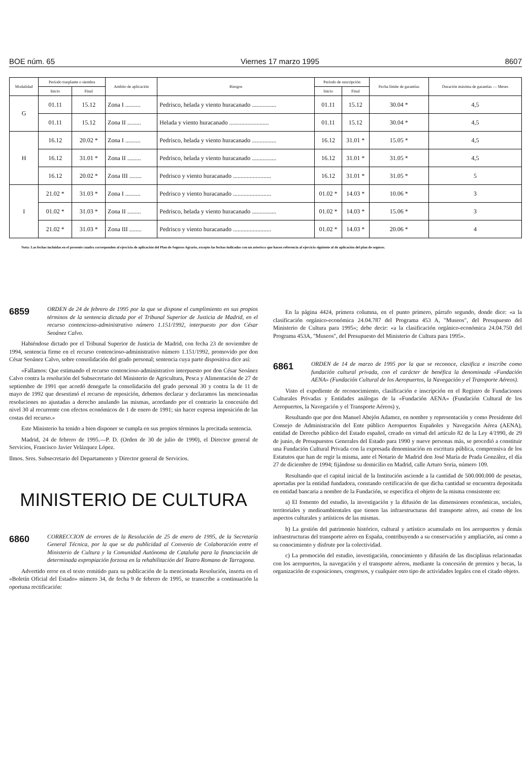BOE núm. 65 Viernes 17 marzo 1995 8607
| Modalidad | Período trasplante o siembra | | Ambito de aplicación | Riesgos | Período de suscripción | | Fecha límite de garantías | Duración máxima de garantías — Meses |
| --- | --- | --- | --- | --- | --- | --- | --- | --- |
| | Inicio | Final | | | Inicio | Final | | |
| G | 01.11 | 15.12 | Zona I .......... | Pedrisco, helada y viento huracanado ................ | 01.11 | 15.12 | 30.04 * | 4,5 |
| | 01.11 | 15.12 | Zona II ......... | Helada y viento huracanado .......................... | 01.11 | 15.12 | 30.04 * | 4,5 |
| H | 16.12 | 20.02 * | Zona I .......... | Pedrisco, helada y viento huracanado ................ | 16.12 | 31.01 * | 15.05 * | 4,5 |
| | 16.12 | 31.01 * | Zona II ......... | Pedrisco, helada y viento huracanado ................ | 16.12 | 31.01 * | 31.05 * | 4,5 |
| | 16.12 | 20.02 * | Zona III ........ | Pedrisco y viento huracanado ......................... | 16.12 | 31.01 * | 31.05 * | 5 |
| I | 21.02 * | 31.03 * | Zona I .......... | Pedrisco y viento huracanado ......................... | 01.02 * | 14.03 * | 10.06 * | 3 |
| | 01.02 * | 31.03 * | Zona II ......... | Pedrisco, helada y viento huracanado ................ | 01.02 * | 14.03 * | 15.06 * | 3 |
| | 21.02 * | 31.03 * | Zona III ........ | Pedrisco y viento huracanado ......................... | 01.02 * | 14.03 * | 20.06 * | 4 |
Nota: Las fechas incluidas en el presente cuadro corresponden al ejercicio de aplicación del Plan de Seguros Agrario, excepto las fechas indicadas con un asterisco que hacen referencia al ejercicio siguiente al de aplicación del plan de seguros.
6859
ORDEN de 24 de febrero de 1995 por la que se dispone el cumplimiento en sus propios términos de la sentencia dictada por el Tribunal Superior de Justicia de Madrid, en el recurso contencioso-administrativo número 1.151/1992, interpuesto por don César Seoánez Calvo.
Habiéndose dictado por el Tribunal Superior de Justicia de Madrid, con fecha 23 de noviembre de 1994, sentencia firme en el recurso contencioso-administrativo número 1.151/1992, promovido por don César Seoánez Calvo, sobre consolidación del grado personal; sentencia cuya parte dispositiva dice así:
«Fallamos: Que estimando el recurso contencioso-administrativo interpuesto por don César Seoánez Calvo contra la resolución del Subsecretario del Ministerio de Agricultura, Pesca y Alimentación de 27 de septiembre de 1991 que acordó denegarle la consolidación del grado personal 30 y contra la de 11 de mayo de 1992 que desestimó el recurso de reposición, debemos declarar y declaramos las mencionadas resoluciones no ajustadas a derecho anulando las mismas, acordando por el contrario la concesión del nivel 30 al recurrente con efectos económicos de 1 de enero de 1991; sin hacer expresa imposición de las costas del recurso.»
Este Ministerio ha tenido a bien disponer se cumpla en sus propios términos la precitada sentencia.
Madrid, 24 de febrero de 1995.—P. D. (Orden de 30 de julio de 1990), el Director general de Servicios, Francisco Javier Velázquez López.
Ilmos. Sres. Subsecretario del Departamento y Director general de Servicios.
MINISTERIO DE CULTURA
6860
CORRECCION de errores de la Resolución de 25 de enero de 1995, de la Secretaría General Técnica, por la que se da publicidad al Convenio de Colaboración entre el Ministerio de Cultura y la Comunidad Autónoma de Cataluña para la financiación de determinada expropiación forzosa en la rehabilitación del Teatro Romano de Tarragona.
Advertido error en el texto remitido para su publicación de la mencionada Resolución, inserta en el «Boletín Oficial del Estado» número 34, de fecha 9 de febrero de 1995, se transcribe a continuación la oportuna rectificación:
En la página 4424, primera columna, en el punto primero, párrafo segundo, donde dice: «a la clasificación orgánico-económica 24.04.787 del Programa 453 A, "Museos", del Presupuesto del Ministerio de Cultura para 1995»; debe decir: «a la clasificación orgánico-económica 24.04.750 del Programa 453A, "Museos", del Presupuesto del Ministerio de Cultura para 1995».
6861
ORDEN de 14 de marzo de 1995 por la que se reconoce, clasifica e inscribe como fundación cultural privada, con el carácter de benéfica la denominada «Fundación AENA» (Fundación Cultural de los Aeropuertos, la Navegación y el Transporte Aéreos).
Visto el expediente de reconocimiento, clasificación e inscripción en el Registro de Fundaciones Culturales Privadas y Entidades análogas de la «Fundación AENA» (Fundación Cultural de los Aeropuertos, la Navegación y el Transporte Aéreos) y,
Resultando que por don Manuel Abejón Adamez, en nombre y representación y como Presidente del Consejo de Administración del Ente público Aeropuertos Españoles y Navegación Aérea (AENA), entidad de Derecho público del Estado español, creado en virtud del artículo 82 de la Ley 4/1990, de 29 de junio, de Presupuestos Generales del Estado para 1990 y nueve personas más, se procedió a constituir una Fundación Cultural Privada con la expresada denominación en escritura pública, comprensiva de los Estatutos que han de regir la misma, ante el Notario de Madrid don José María de Prada González, el día 27 de diciembre de 1994; fijándose su domicilio en Madrid, calle Arturo Soria, número 109.
Resultando que el capital inicial de la Institución asciende a la cantidad de 500.000.000 de pesetas, aportadas por la entidad fundadora, constando certificación de que dicha cantidad se encuentra depositada en entidad bancaria a nombre de la Fundación, se especifica el objeto de la misma consistente en:
a) El fomento del estudio, la investigación y la difusión de las dimensiones económicas, sociales, territoriales y medioambientales que tienen las infraestructuras del transporte aéreo, así como de los aspectos culturales y artísticos de las mismas.
b) La gestión del patrimonio histórico, cultural y artístico acumulado en los aeropuertos y demás infraestructuras del transporte aéreo en España, contribuyendo a su conservación y ampliación, así como a su conocimiento y disfrute por la colectividad.
c) La promoción del estudio, investigación, conocimiento y difusión de las disciplinas relacionadas con los aeropuertos, la navegación y el transporte aéreos, mediante la concesión de premios y becas, la organización de exposiciones, congresos, y cualquier otro tipo de actividades legales con el citado objeto.